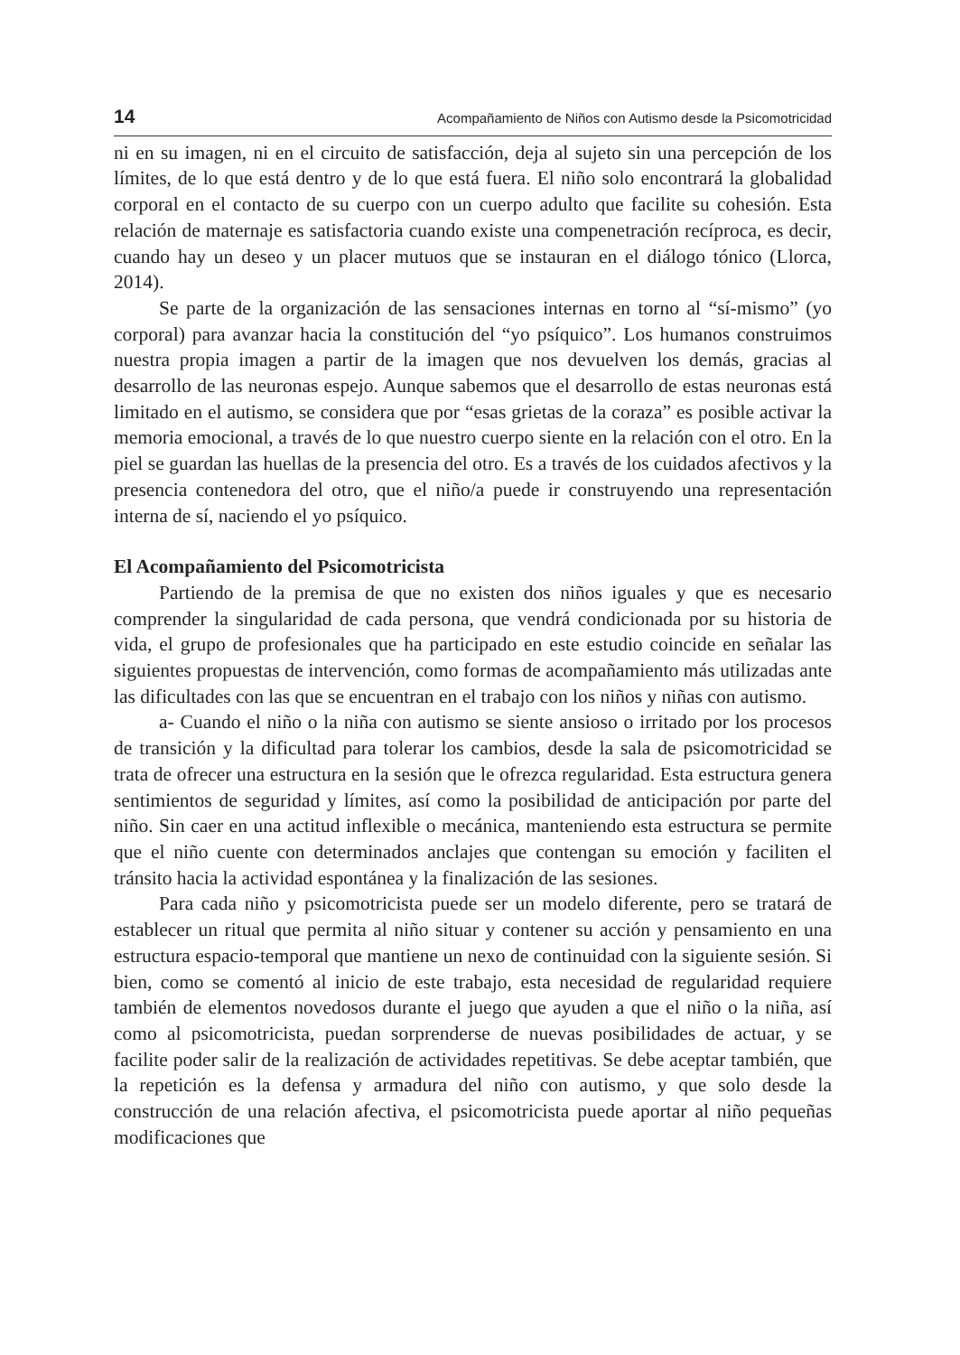14 Acompañamiento de Niños con Autismo desde la Psicomotricidad
ni en su imagen, ni en el circuito de satisfacción, deja al sujeto sin una percepción de los límites, de lo que está dentro y de lo que está fuera. El niño solo encontrará la globalidad corporal en el contacto de su cuerpo con un cuerpo adulto que facilite su cohesión. Esta relación de maternaje es satisfactoria cuando existe una compenetración recíproca, es decir, cuando hay un deseo y un placer mutuos que se instauran en el diálogo tónico (Llorca, 2014).
Se parte de la organización de las sensaciones internas en torno al “sí-mismo” (yo corporal) para avanzar hacia la constitución del “yo psíquico”. Los humanos construimos nuestra propia imagen a partir de la imagen que nos devuelven los demás, gracias al desarrollo de las neuronas espejo. Aunque sabemos que el desarrollo de estas neuronas está limitado en el autismo, se considera que por “esas grietas de la coraza” es posible activar la memoria emocional, a través de lo que nuestro cuerpo siente en la relación con el otro. En la piel se guardan las huellas de la presencia del otro. Es a través de los cuidados afectivos y la presencia contenedora del otro, que el niño/a puede ir construyendo una representación interna de sí, naciendo el yo psíquico.
El Acompañamiento del Psicomotricista
Partiendo de la premisa de que no existen dos niños iguales y que es necesario comprender la singularidad de cada persona, que vendrá condicionada por su historia de vida, el grupo de profesionales que ha participado en este estudio coincide en señalar las siguientes propuestas de intervención, como formas de acompañamiento más utilizadas ante las dificultades con las que se encuentran en el trabajo con los niños y niñas con autismo.
a- Cuando el niño o la niña con autismo se siente ansioso o irritado por los procesos de transición y la dificultad para tolerar los cambios, desde la sala de psicomotricidad se trata de ofrecer una estructura en la sesión que le ofrezca regularidad. Esta estructura genera sentimientos de seguridad y límites, así como la posibilidad de anticipación por parte del niño. Sin caer en una actitud inflexible o mecánica, manteniendo esta estructura se permite que el niño cuente con determinados anclajes que contengan su emoción y faciliten el tránsito hacia la actividad espontánea y la finalización de las sesiones.
Para cada niño y psicomotricista puede ser un modelo diferente, pero se tratará de establecer un ritual que permita al niño situar y contener su acción y pensamiento en una estructura espacio-temporal que mantiene un nexo de continuidad con la siguiente sesión. Si bien, como se comentó al inicio de este trabajo, esta necesidad de regularidad requiere también de elementos novedosos durante el juego que ayuden a que el niño o la niña, así como al psicomotricista, puedan sorprenderse de nuevas posibilidades de actuar, y se facilite poder salir de la realización de actividades repetitivas. Se debe aceptar también, que la repetición es la defensa y armadura del niño con autismo, y que solo desde la construcción de una relación afectiva, el psicomotricista puede aportar al niño pequeñas modificaciones que